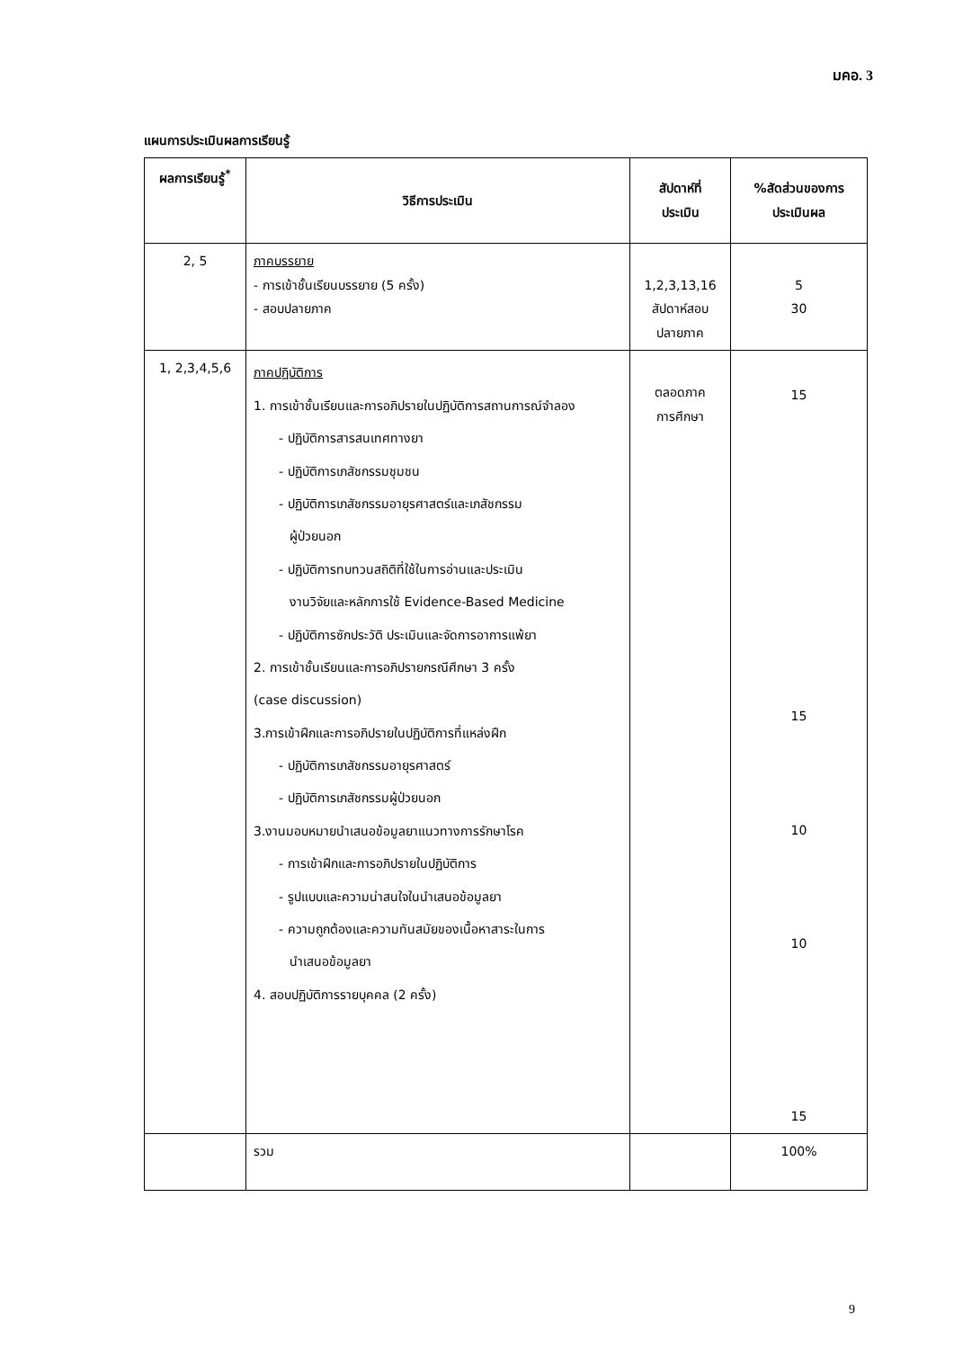มคอ. 3
แผนการประเมินผลการเรียนรู้
| ผลการเรียนรู้<sup>*</sup> | วิธีการประเมิน | สัปดาห์ที่ ประเมิน | %สัดส่วนของการ ประเมินผล |
| --- | --- | --- | --- |
| 2, 5 | ภาคบรรยาย - การเข้าชั้นเรียนบรรยาย (5 ครั้ง) - สอบปลายภาค | 1,2,3,13,16 สัปดาห์สอบ ปลายภาค | 5 30 |
| 1, 2,3,4,5,6 | ภาคปฏิบัติการ 1. การเข้าชั้นเรียนและการอภิปรายในปฏิบัติการสถานการณ์จำลอง - ปฏิบัติการสารสนเทศทางยา - ปฏิบัติการเภสัชกรรมชุมชน - ปฏิบัติการเภสัชกรรมอายุรศาสตร์และเภสัชกรรม ผู้ป่วยนอก - ปฏิบัติการทบทวนสถิติที่ใช้ในการอ่านและประเมิน งานวิจัยและหลักการใช้ Evidence-Based Medicine - ปฏิบัติการซักประวัติ ประเมินและจัดการอาการแพ้ยา 2. การเข้าชั้นเรียนและการอภิปรายกรณีศึกษา 3 ครั้ง (case discussion) 3.การเข้าฝึกและการอภิปรายในปฏิบัติการที่แหล่งฝึก - ปฏิบัติการเภสัชกรรมอายุรศาสตร์ - ปฏิบัติการเภสัชกรรมผู้ป่วยนอก 3.งานมอบหมายนำเสนอข้อมูลยาแนวทางการรักษาโรค - การเข้าฝึกและการอภิปรายในปฏิบัติการ - รูปแบบและความน่าสนใจในนำเสนอข้อมูลยา - ความถูกต้องและความทันสมัยของเนื้อหาสาระในการ นำเสนอข้อมูลยา 4. สอบปฏิบัติการรายบุคคล (2 ครั้ง) | ตลอดภาค การศึกษา | 15 15 10 10 15 |
| | รวม | | 100% |
9